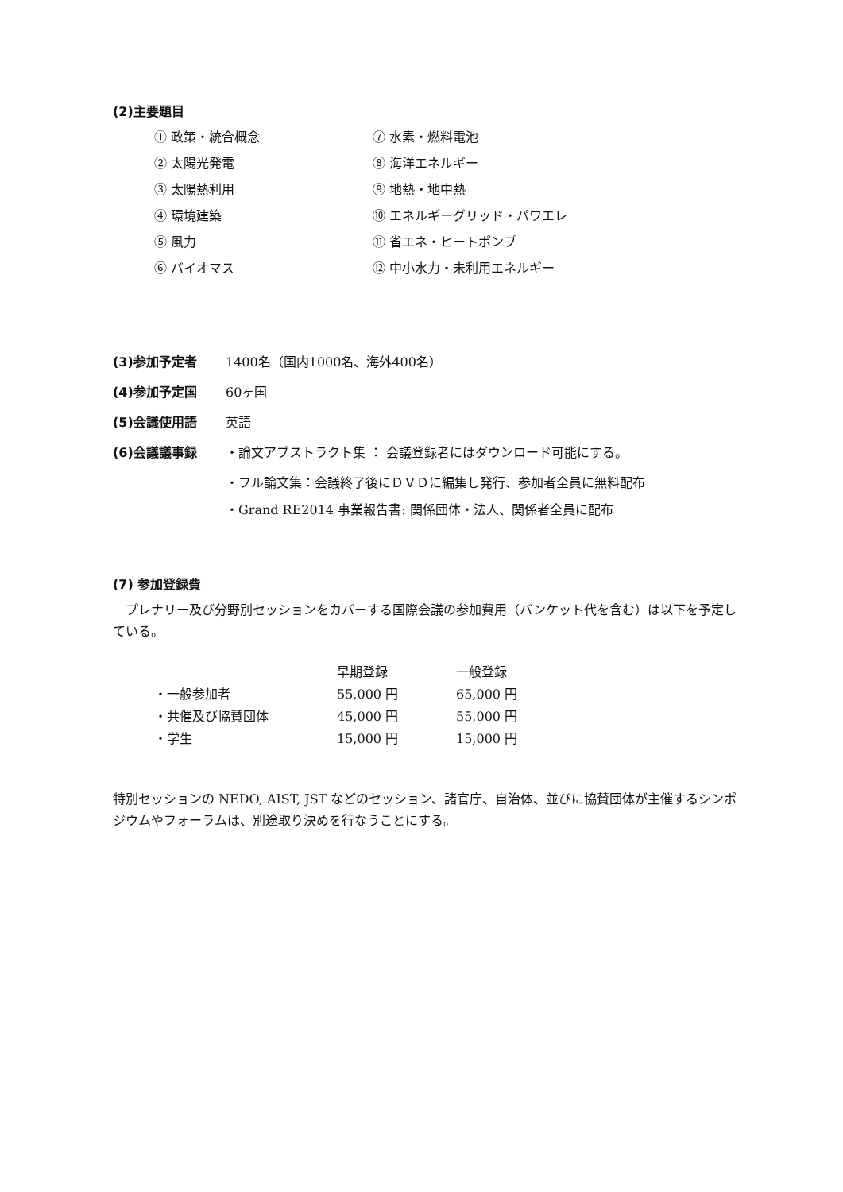(2)主要題目
① 政策・統合概念
⑦ 水素・燃料電池
② 太陽光発電
⑧ 海洋エネルギー
③ 太陽熱利用
⑨ 地熱・地中熱
④ 環境建築
⑩ エネルギーグリッド・パワエレ
⑤ 風力
⑪ 省エネ・ヒートポンプ
⑥ バイオマス
⑫ 中小水力・未利用エネルギー
(3)参加予定者 1400名（国内1000名、海外400名）
(4)参加予定国 60ヶ国
(5)会議使用語 英語
(6)会議議事録 ・論文アブストラクト集 ： 会議登録者にはダウンロード可能にする。
・フル論文集：会議終了後にＤＶＤに編集し発行、参加者全員に無料配布
・Grand RE2014 事業報告書: 関係団体・法人、関係者全員に配布
(7) 参加登録費
　プレナリー及び分野別セッションをカバーする国際会議の参加費用（バンケット代を含む）は以下を予定している。
| | 早期登録 | 一般登録 |
| --- | --- | --- |
| ・一般参加者 | 55,000 円 | 65,000 円 |
| ・共催及び協賛団体 | 45,000 円 | 55,000 円 |
| ・学生 | 15,000 円 | 15,000 円 |
特別セッションの NEDO, AIST, JST などのセッション、諸官庁、自治体、並びに協賛団体が主催するシンポジウムやフォーラムは、別途取り決めを行なうことにする。